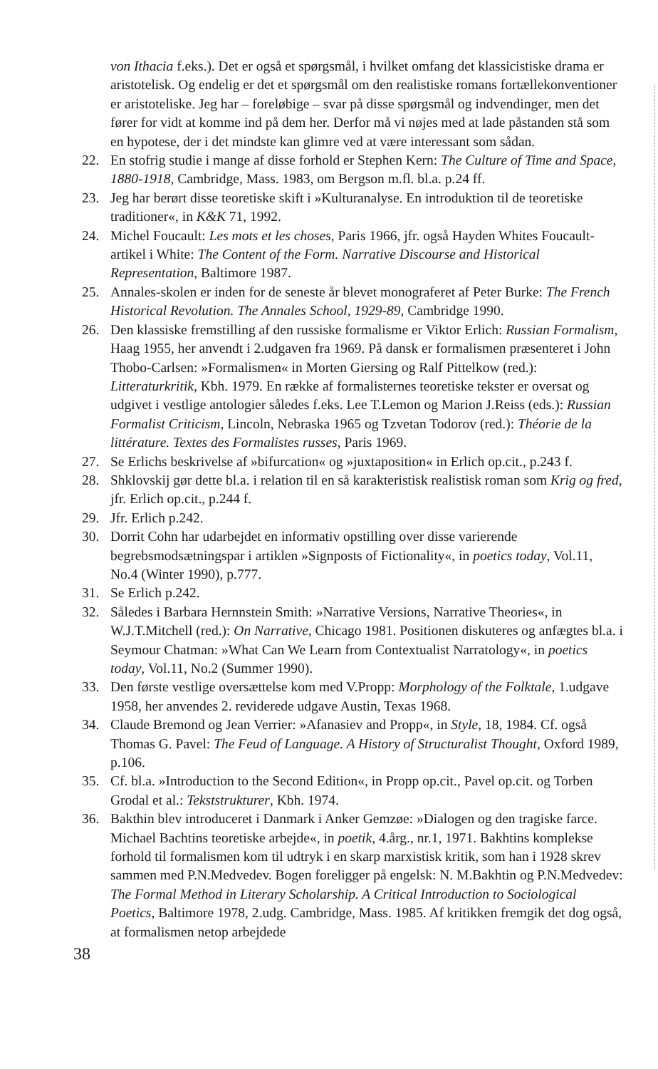von Ithacia f.eks.). Det er også et spørgsmål, i hvilket omfang det klassicistiske drama er aristotelisk. Og endelig er det et spørgsmål om den realistiske romans fortællekonventioner er aristoteliske. Jeg har – foreløbige – svar på disse spørgsmål og indvendinger, men det fører for vidt at komme ind på dem her. Derfor må vi nøjes med at lade påstanden stå som en hypotese, der i det mindste kan glimre ved at være interessant som sådan.
22. En stofrig studie i mange af disse forhold er Stephen Kern: The Culture of Time and Space, 1880-1918, Cambridge, Mass. 1983, om Bergson m.fl. bl.a. p.24 ff.
23. Jeg har berørt disse teoretiske skift i »Kulturanalyse. En introduktion til de teoretiske traditioner«, in K&K 71, 1992.
24. Michel Foucault: Les mots et les choses, Paris 1966, jfr. også Hayden Whites Foucault-artikel i White: The Content of the Form. Narrative Discourse and Historical Representation, Baltimore 1987.
25. Annales-skolen er inden for de seneste år blevet monograferet af Peter Burke: The French Historical Revolution. The Annales School, 1929-89, Cambridge 1990.
26. Den klassiske fremstilling af den russiske formalisme er Viktor Erlich: Russian Formalism, Haag 1955, her anvendt i 2.udgaven fra 1969. På dansk er formalismen præsenteret i John Thobo-Carlsen: »Formalismen« in Morten Giersing og Ralf Pittelkow (red.): Litteraturkritik, Kbh. 1979. En række af formalisternes teoretiske tekster er oversat og udgivet i vestlige antologier således f.eks. Lee T.Lemon og Marion J.Reiss (eds.): Russian Formalist Criticism, Lincoln, Nebraska 1965 og Tzvetan Todorov (red.): Théorie de la littérature. Textes des Formalistes russes, Paris 1969.
27. Se Erlichs beskrivelse af »bifurcation« og »juxtaposition« in Erlich op.cit., p.243 f.
28. Shklovskij gør dette bl.a. i relation til en så karakteristisk realistisk roman som Krig og fred, jfr. Erlich op.cit., p.244 f.
29. Jfr. Erlich p.242.
30. Dorrit Cohn har udarbejdet en informativ opstilling over disse varierende begrebsmodsætningspar i artiklen »Signposts of Fictionality«, in poetics today, Vol.11, No.4 (Winter 1990), p.777.
31. Se Erlich p.242.
32. Således i Barbara Hernnstein Smith: »Narrative Versions, Narrative Theories«, in W.J.T.Mitchell (red.): On Narrative, Chicago 1981. Positionen diskuteres og anfægtes bl.a. i Seymour Chatman: »What Can We Learn from Contextualist Narratology«, in poetics today, Vol.11, No.2 (Summer 1990).
33. Den første vestlige oversættelse kom med V.Propp: Morphology of the Folktale, 1.udgave 1958, her anvendes 2. reviderede udgave Austin, Texas 1968.
34. Claude Bremond og Jean Verrier: »Afanasiev and Propp«, in Style, 18, 1984. Cf. også Thomas G. Pavel: The Feud of Language. A History of Structuralist Thought, Oxford 1989, p.106.
35. Cf. bl.a. »Introduction to the Second Edition«, in Propp op.cit., Pavel op.cit. og Torben Grodal et al.: Tekststrukturer, Kbh. 1974.
36. Bakthin blev introduceret i Danmark i Anker Gemzøe: »Dialogen og den tragiske farce. Michael Bachtins teoretiske arbejde«, in poetik, 4.årg., nr.1, 1971. Bakhtins komplekse forhold til formalismen kom til udtryk i en skarp marxistisk kritik, som han i 1928 skrev sammen med P.N.Medvedev. Bogen foreligger på engelsk: N. M.Bakhtin og P.N.Medvedev: The Formal Method in Literary Scholarship. A Critical Introduction to Sociological Poetics, Baltimore 1978, 2.udg. Cambridge, Mass. 1985. Af kritikken fremgik det dog også, at formalismen netop arbejdede
38